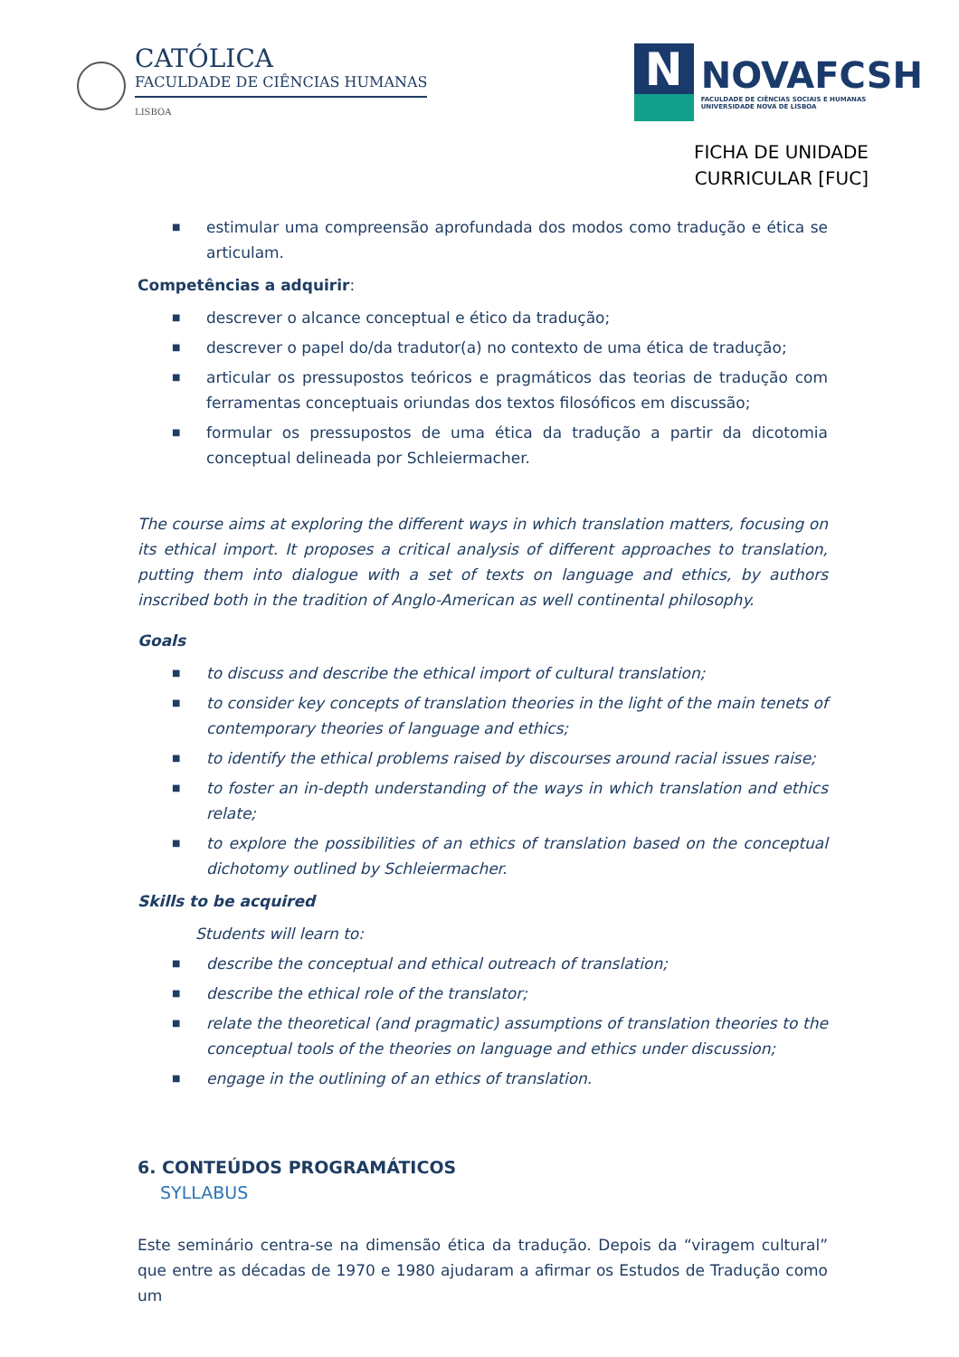CATÓLICA
FACULDADE DE CIÊNCIAS HUMANAS
LISBOA
N
NOVAFCSH
FACULDADE DE CIÊNCIAS SOCIAIS E HUMANAS
UNIVERSIDADE NOVA DE LISBOA
FICHA DE UNIDADE
CURRICULAR [FUC]
■ estimular uma compreensão aprofundada dos modos como tradução e ética se articulam.
Competências a adquirir:
■ descrever o alcance conceptual e ético da tradução;
■ descrever o papel do/da tradutor(a) no contexto de uma ética de tradução;
■ articular os pressupostos teóricos e pragmáticos das teorias de tradução com ferramentas conceptuais oriundas dos textos filosóficos em discussão;
■ formular os pressupostos de uma ética da tradução a partir da dicotomia conceptual delineada por Schleiermacher.
The course aims at exploring the different ways in which translation matters, focusing on its ethical import. It proposes a critical analysis of different approaches to translation, putting them into dialogue with a set of texts on language and ethics, by authors inscribed both in the tradition of Anglo-American as well continental philosophy.
Goals
■ to discuss and describe the ethical import of cultural translation;
■ to consider key concepts of translation theories in the light of the main tenets of contemporary theories of language and ethics;
■ to identify the ethical problems raised by discourses around racial issues raise;
■ to foster an in-depth understanding of the ways in which translation and ethics relate;
■ to explore the possibilities of an ethics of translation based on the conceptual dichotomy outlined by Schleiermacher.
Skills to be acquired
Students will learn to:
■ describe the conceptual and ethical outreach of translation;
■ describe the ethical role of the translator;
■ relate the theoretical (and pragmatic) assumptions of translation theories to the conceptual tools of the theories on language and ethics under discussion;
■ engage in the outlining of an ethics of translation.
6. CONTEÚDOS PROGRAMÁTICOS
SYLLABUS
Este seminário centra-se na dimensão ética da tradução. Depois da “viragem cultural” que entre as décadas de 1970 e 1980 ajudaram a afirmar os Estudos de Tradução como um